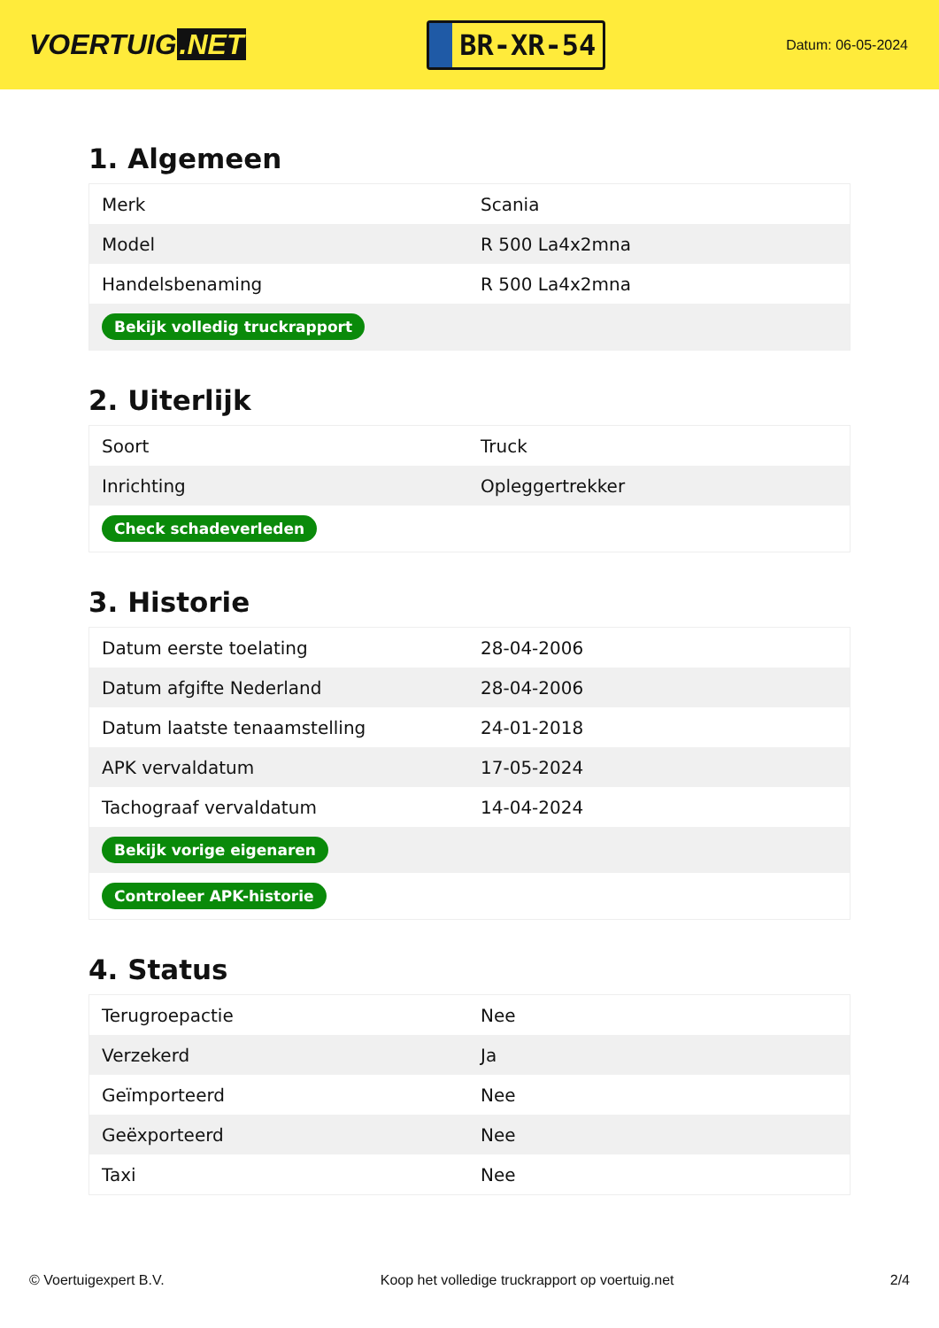VOERTUIG.NET
BR-XR-54
Datum: 06-05-2024
1. Algemeen
| Merk | Scania |
| Model | R 500 La4x2mna |
| Handelsbenaming | R 500 La4x2mna |
| Bekijk volledig truckrapport | |
2. Uiterlijk
| Soort | Truck |
| Inrichting | Opleggertrekker |
| Check schadeverleden | |
3. Historie
| Datum eerste toelating | 28-04-2006 |
| Datum afgifte Nederland | 28-04-2006 |
| Datum laatste tenaamstelling | 24-01-2018 |
| APK vervaldatum | 17-05-2024 |
| Tachograaf vervaldatum | 14-04-2024 |
| Bekijk vorige eigenaren | |
| Controleer APK-historie | |
4. Status
| Terugroepactie | Nee |
| Verzekerd | Ja |
| Geïmporteerd | Nee |
| Geëxporteerd | Nee |
| Taxi | Nee |
© Voertuigexpert B.V. Koop het volledige truckrapport op voertuig.net 2/4